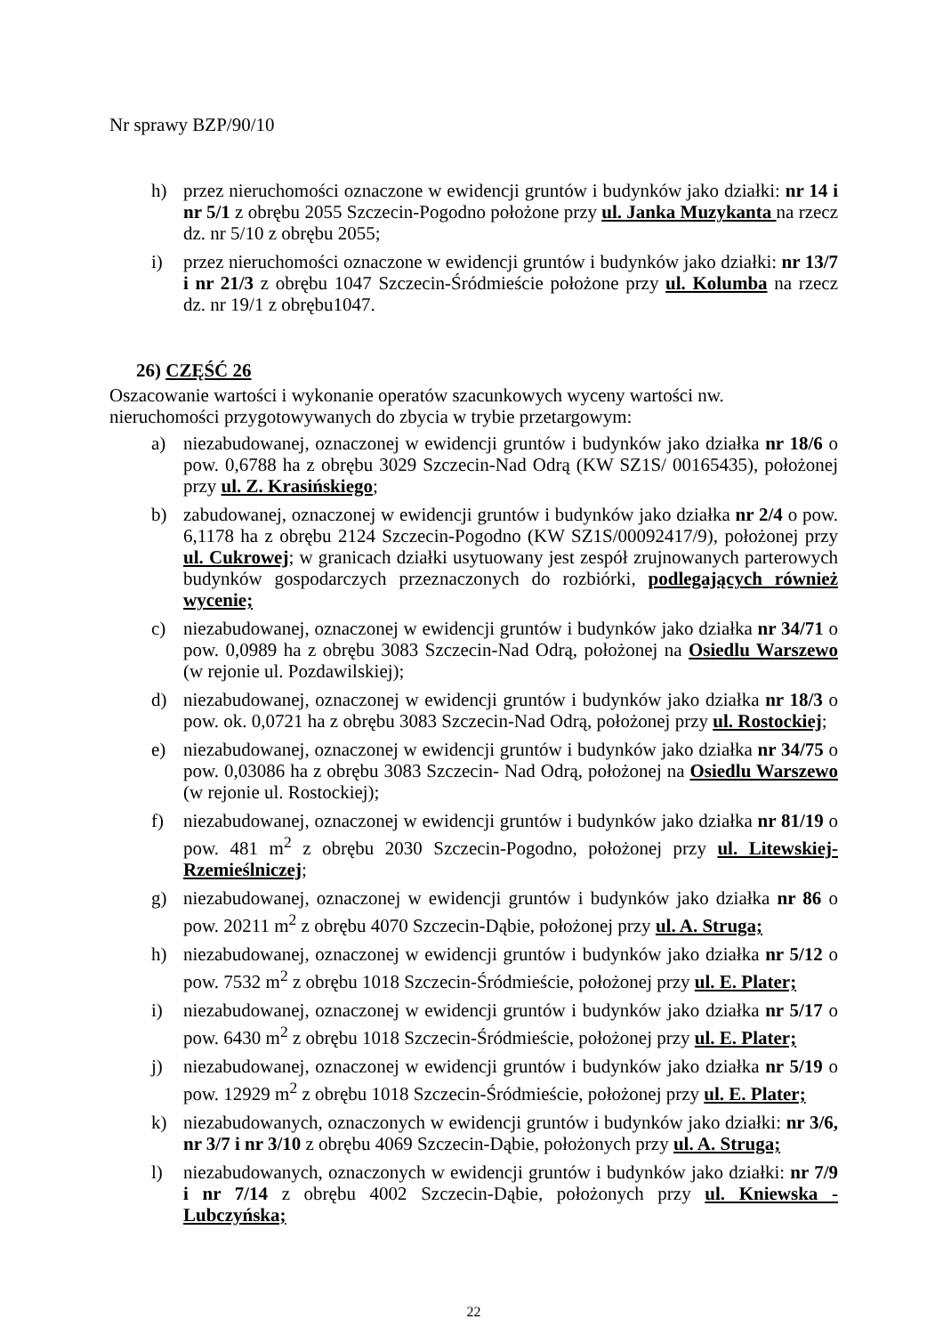Nr sprawy BZP/90/10
h) przez nieruchomości oznaczone w ewidencji gruntów i budynków jako działki: nr 14 i nr 5/1 z obrębu 2055 Szczecin-Pogodno położone przy ul. Janka Muzykanta na rzecz dz. nr 5/10 z obrębu 2055;
i) przez nieruchomości oznaczone w ewidencji gruntów i budynków jako działki: nr 13/7 i nr 21/3 z obrębu 1047 Szczecin-Śródmieście położone przy ul. Kolumba na rzecz dz. nr 19/1 z obrębu1047.
26) CZĘŚĆ 26
Oszacowanie wartości i wykonanie operatów szacunkowych wyceny wartości nw. nieruchomości przygotowywanych do zbycia w trybie przetargowym:
a) niezabudowanej, oznaczonej w ewidencji gruntów i budynków jako działka nr 18/6 o pow. 0,6788 ha z obrębu 3029 Szczecin-Nad Odrą (KW SZ1S/ 00165435), położonej przy ul. Z. Krasińskiego;
b) zabudowanej, oznaczonej w ewidencji gruntów i budynków jako działka nr 2/4 o pow. 6,1178 ha z obrębu 2124 Szczecin-Pogodno (KW SZ1S/00092417/9), położonej przy ul. Cukrowej; w granicach działki usytuowany jest zespół zrujnowanych parterowych budynków gospodarczych przeznaczonych do rozbiórki, podlegających również wycenie;
c) niezabudowanej, oznaczonej w ewidencji gruntów i budynków jako działka nr 34/71 o pow. 0,0989 ha z obrębu 3083 Szczecin-Nad Odrą, położonej na Osiedlu Warszewo (w rejonie ul. Pozdawilskiej);
d) niezabudowanej, oznaczonej w ewidencji gruntów i budynków jako działka nr 18/3 o pow. ok. 0,0721 ha z obrębu 3083 Szczecin-Nad Odrą, położonej przy ul. Rostockiej;
e) niezabudowanej, oznaczonej w ewidencji gruntów i budynków jako działka nr 34/75 o pow. 0,03086 ha z obrębu 3083 Szczecin- Nad Odrą, położonej na Osiedlu Warszewo (w rejonie ul. Rostockiej);
f) niezabudowanej, oznaczonej w ewidencji gruntów i budynków jako działka nr 81/19 o pow. 481 m<sup>2</sup> z obrębu 2030 Szczecin-Pogodno, położonej przy ul. Litewskiej-Rzemieślniczej;
g) niezabudowanej, oznaczonej w ewidencji gruntów i budynków jako działka nr 86 o pow. 20211 m<sup>2</sup> z obrębu 4070 Szczecin-Dąbie, położonej przy ul. A. Struga;
h) niezabudowanej, oznaczonej w ewidencji gruntów i budynków jako działka nr 5/12 o pow. 7532 m<sup>2</sup> z obrębu 1018 Szczecin-Śródmieście, położonej przy ul. E. Plater;
i) niezabudowanej, oznaczonej w ewidencji gruntów i budynków jako działka nr 5/17 o pow. 6430 m<sup>2</sup> z obrębu 1018 Szczecin-Śródmieście, położonej przy ul. E. Plater;
j) niezabudowanej, oznaczonej w ewidencji gruntów i budynków jako działka nr 5/19 o pow. 12929 m<sup>2</sup> z obrębu 1018 Szczecin-Śródmieście, położonej przy ul. E. Plater;
k) niezabudowanych, oznaczonych w ewidencji gruntów i budynków jako działki: nr 3/6, nr 3/7 i nr 3/10 z obrębu 4069 Szczecin-Dąbie, położonych przy ul. A. Struga;
l) niezabudowanych, oznaczonych w ewidencji gruntów i budynków jako działki: nr 7/9 i nr 7/14 z obrębu 4002 Szczecin-Dąbie, położonych przy ul. Kniewska - Lubczyńska;
22